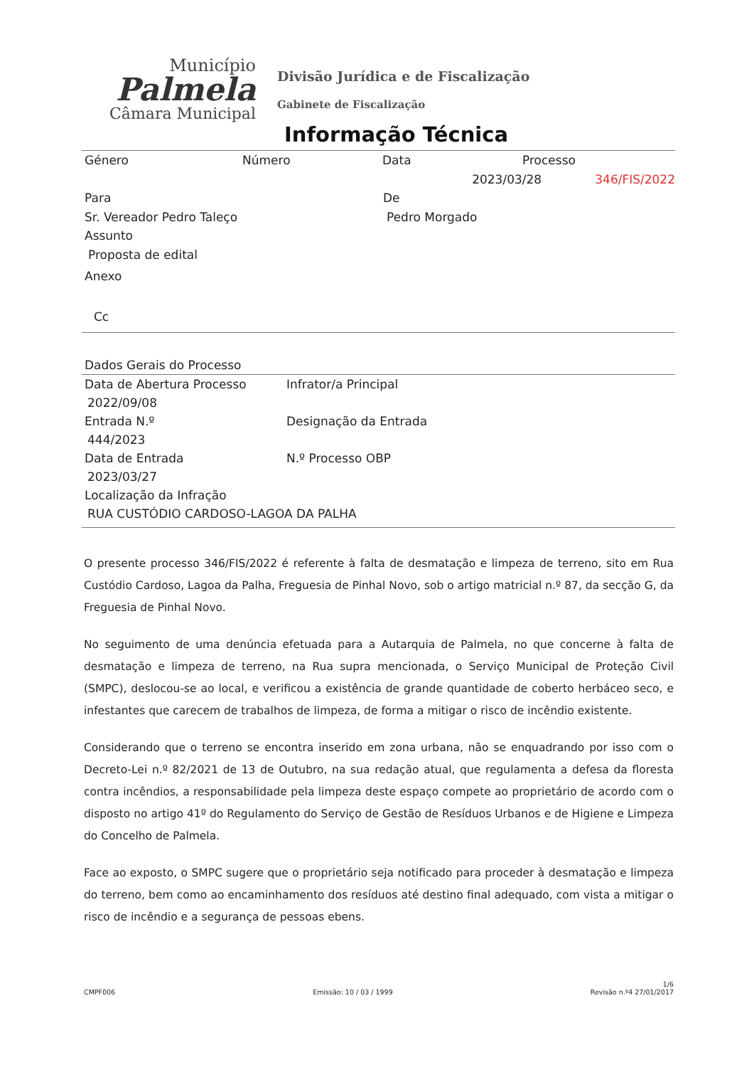Município
Palmela
Câmara Municipal
Divisão Jurídica e de Fiscalização
Gabinete de Fiscalização
Informação Técnica
Género Número Data Processo
2023/03/28 346/FIS/2022
Para De
Sr. Vereador Pedro Taleço Pedro Morgado
Assunto
Proposta de edital
Anexo
Cc
Dados Gerais do Processo
Data de Abertura Processo Infrator/a Principal
2022/09/08
Entrada N.º Designação da Entrada
444/2023
Data de Entrada N.º Processo OBP
2023/03/27
Localização da Infração
RUA CUSTÓDIO CARDOSO-LAGOA DA PALHA
O presente processo 346/FIS/2022 é referente à falta de desmatação e limpeza de terreno, sito em Rua Custódio Cardoso, Lagoa da Palha, Freguesia de Pinhal Novo, sob o artigo matricial n.º 87, da secção G, da Freguesia de Pinhal Novo.
No seguimento de uma denúncia efetuada para a Autarquia de Palmela, no que concerne à falta de desmatação e limpeza de terreno, na Rua supra mencionada, o Serviço Municipal de Proteção Civil (SMPC), deslocou-se ao local, e verificou a existência de grande quantidade de coberto herbáceo seco, e infestantes que carecem de trabalhos de limpeza, de forma a mitigar o risco de incêndio existente.
Considerando que o terreno se encontra inserido em zona urbana, não se enquadrando por isso com o Decreto-Lei n.º 82/2021 de 13 de Outubro, na sua redação atual, que regulamenta a defesa da floresta contra incêndios, a responsabilidade pela limpeza deste espaço compete ao proprietário de acordo com o disposto no artigo 41º do Regulamento do Serviço de Gestão de Resíduos Urbanos e de Higiene e Limpeza do Concelho de Palmela.
Face ao exposto, o SMPC sugere que o proprietário seja notificado para proceder à desmatação e limpeza do terreno, bem como ao encaminhamento dos resíduos até destino final adequado, com vista a mitigar o risco de incêndio e a segurança de pessoas ebens.
CMPF006 Emissão: 10 / 03 / 1999 1/6
Revisão n.º4 27/01/2017